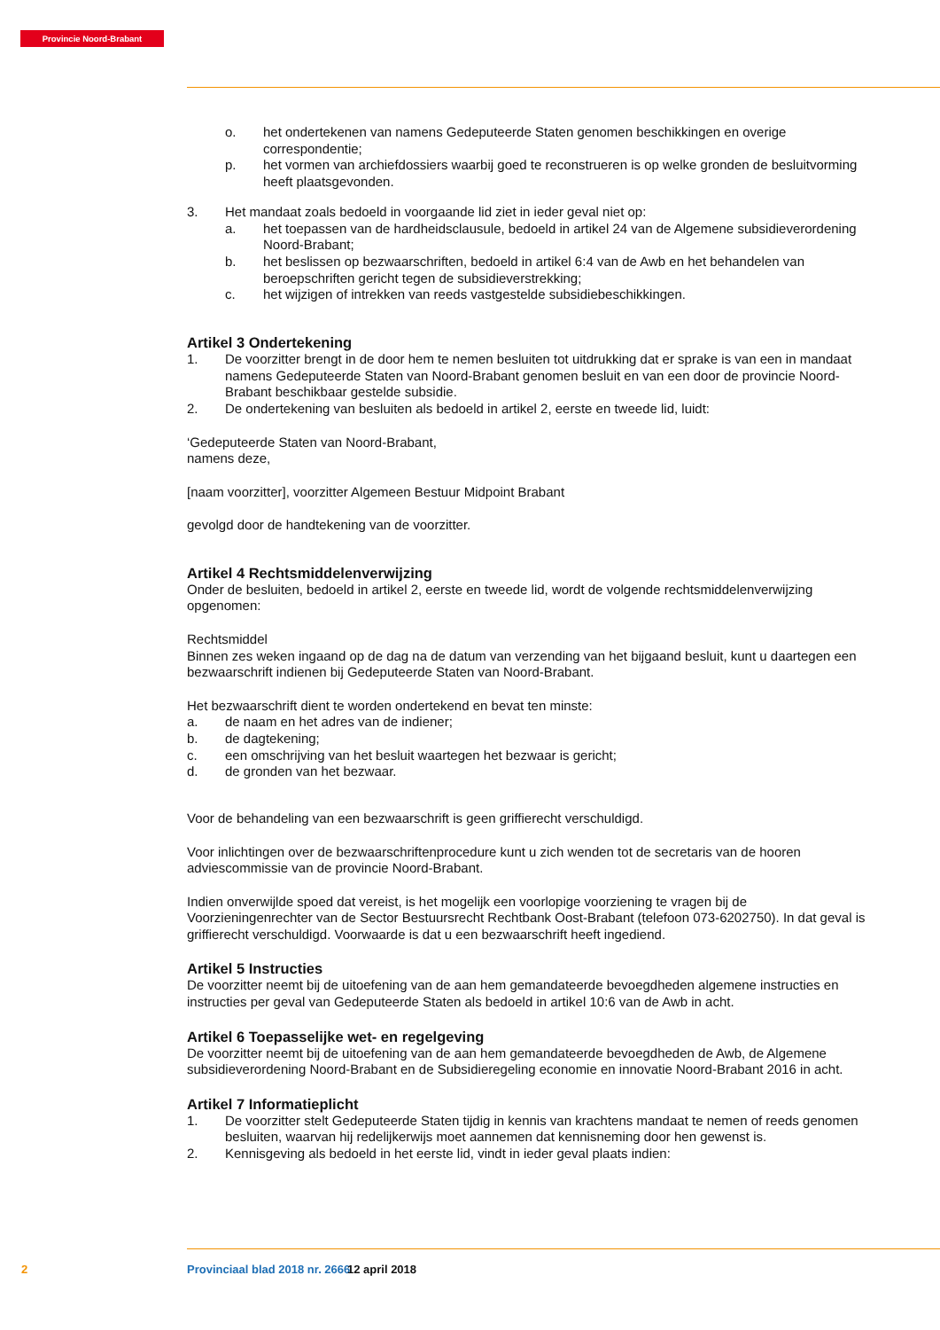Provincie Noord-Brabant
o. het ondertekenen van namens Gedeputeerde Staten genomen beschikkingen en overige correspondentie;
p. het vormen van archiefdossiers waarbij goed te reconstrueren is op welke gronden de besluitvorming heeft plaatsgevonden.
3. Het mandaat zoals bedoeld in voorgaande lid ziet in ieder geval niet op:
a. het toepassen van de hardheidsclausule, bedoeld in artikel 24 van de Algemene subsidieverordening Noord-Brabant;
b. het beslissen op bezwaarschriften, bedoeld in artikel 6:4 van de Awb en het behandelen van beroepschriften gericht tegen de subsidieverstrekking;
c. het wijzigen of intrekken van reeds vastgestelde subsidiebeschikkingen.
Artikel 3 Ondertekening
1. De voorzitter brengt in de door hem te nemen besluiten tot uitdrukking dat er sprake is van een in mandaat namens Gedeputeerde Staten van Noord-Brabant genomen besluit en van een door de provincie Noord-Brabant beschikbaar gestelde subsidie.
2. De ondertekening van besluiten als bedoeld in artikel 2, eerste en tweede lid, luidt:
‘Gedeputeerde Staten van Noord-Brabant,
namens deze,
[naam voorzitter], voorzitter Algemeen Bestuur Midpoint Brabant
gevolgd door de handtekening van de voorzitter.
Artikel 4 Rechtsmiddelenverwijzing
Onder de besluiten, bedoeld in artikel 2, eerste en tweede lid, wordt de volgende rechtsmiddelenverwijzing opgenomen:
Rechtsmiddel
Binnen zes weken ingaand op de dag na de datum van verzending van het bijgaand besluit, kunt u daartegen een bezwaarschrift indienen bij Gedeputeerde Staten van Noord-Brabant.
Het bezwaarschrift dient te worden ondertekend en bevat ten minste:
a. de naam en het adres van de indiener;
b. de dagtekening;
c. een omschrijving van het besluit waartegen het bezwaar is gericht;
d. de gronden van het bezwaar.
Voor de behandeling van een bezwaarschrift is geen griffierecht verschuldigd.
Voor inlichtingen over de bezwaarschriftenprocedure kunt u zich wenden tot de secretaris van de hooren adviescommissie van de provincie Noord-Brabant.
Indien onverwijlde spoed dat vereist, is het mogelijk een voorlopige voorziening te vragen bij de Voorzieningenrechter van de Sector Bestuursrecht Rechtbank Oost-Brabant (telefoon 073-6202750). In dat geval is griffierecht verschuldigd. Voorwaarde is dat u een bezwaarschrift heeft ingediend.
Artikel 5 Instructies
De voorzitter neemt bij de uitoefening van de aan hem gemandateerde bevoegdheden algemene instructies en instructies per geval van Gedeputeerde Staten als bedoeld in artikel 10:6 van de Awb in acht.
Artikel 6 Toepasselijke wet- en regelgeving
De voorzitter neemt bij de uitoefening van de aan hem gemandateerde bevoegdheden de Awb, de Algemene subsidieverordening Noord-Brabant en de Subsidieregeling economie en innovatie Noord-Brabant 2016 in acht.
Artikel 7 Informatieplicht
1. De voorzitter stelt Gedeputeerde Staten tijdig in kennis van krachtens mandaat te nemen of reeds genomen besluiten, waarvan hij redelijkerwijs moet aannemen dat kennisneming door hen gewenst is.
2. Kennisgeving als bedoeld in het eerste lid, vindt in ieder geval plaats indien:
2 Provinciaal blad 2018 nr. 2666 12 april 2018